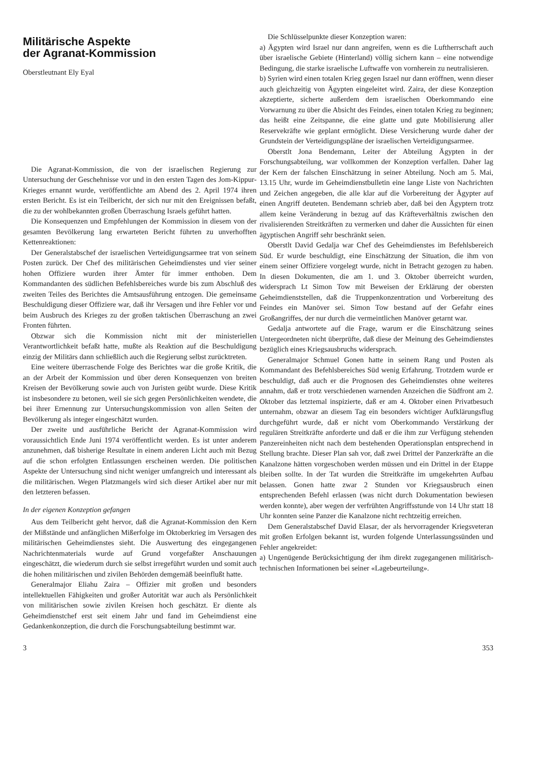Militärische Aspekte
der Agranat-Kommission
Oberstleutnant Ely Eyal
Die Agranat-Kommission, die von der israelischen Regierung zur Untersuchung der Geschehnisse vor und in den ersten Tagen des Jom-Kippur-Krieges ernannt wurde, veröffentlichte am Abend des 2. April 1974 ihren ersten Bericht. Es ist ein Teilbericht, der sich nur mit den Ereignissen befaßt, die zu der wohlbekannten großen Überraschung Israels geführt hatten.
Die Konsequenzen und Empfehlungen der Kommission in diesem von der gesamten Bevölkerung lang erwarteten Bericht führten zu unverhofften Kettenreaktionen:
Der Generalstabschef der israelischen Verteidigungsarmee trat von seinem Posten zurück. Der Chef des militärischen Geheimdienstes und vier seiner hohen Offiziere wurden ihrer Ämter für immer enthoben. Dem Kommandanten des südlichen Befehlsbereiches wurde bis zum Abschluß des zweiten Teiles des Berichtes die Amtsausführung entzogen. Die gemeinsame Beschuldigung dieser Offiziere war, daß ihr Versagen und ihre Fehler vor und beim Ausbruch des Krieges zu der großen taktischen Überraschung an zwei Fronten führten.
Obzwar sich die Kommission nicht mit der ministeriellen Verantwortlichkeit befaßt hatte, mußte als Reaktion auf die Beschuldigung einzig der Militärs dann schließlich auch die Regierung selbst zurücktreten.
Eine weitere überraschende Folge des Berichtes war die große Kritik, die an der Arbeit der Kommission und über deren Konsequenzen von breiten Kreisen der Bevölkerung sowie auch von Juristen geübt wurde. Diese Kritik ist insbesondere zu betonen, weil sie sich gegen Persönlichkeiten wendete, die bei ihrer Ernennung zur Untersuchungskommission von allen Seiten der Bevölkerung als integer eingeschätzt wurden.
Der zweite und ausführliche Bericht der Agranat-Kommission wird voraussichtlich Ende Juni 1974 veröffentlicht werden. Es ist unter anderem anzunehmen, daß bisherige Resultate in einem anderen Licht auch mit Bezug auf die schon erfolgten Entlassungen erscheinen werden. Die politischen Aspekte der Untersuchung sind nicht weniger umfangreich und interessant als die militärischen. Wegen Platzmangels wird sich dieser Artikel aber nur mit den letzteren befassen.
In der eigenen Konzeption gefangen
Aus dem Teilbericht geht hervor, daß die Agranat-Kommission den Kern der Mißstände und anfänglichen Mißerfolge im Oktoberkrieg im Versagen des militärischen Geheimdienstes sieht. Die Auswertung des eingegangenen Nachrichtenmaterials wurde auf Grund vorgefaßter Anschauungen eingeschätzt, die wiederum durch sie selbst irregeführt wurden und somit auch die hohen militärischen und zivilen Behörden demgemäß beeinflußt hatte.
Generalmajor Eliahu Zaira – Offizier mit großen und besonders intellektuellen Fähigkeiten und großer Autorität war auch als Persönlichkeit von militärischen sowie zivilen Kreisen hoch geschätzt. Er diente als Geheimdienstchef erst seit einem Jahr und fand im Geheimdienst eine Gedankenkonzeption, die durch die Forschungsabteilung bestimmt war.
Die Schlüsselpunkte dieser Konzeption waren:
a) Ägypten wird Israel nur dann angreifen, wenn es die Luftherrschaft auch über israelische Gebiete (Hinterland) völlig sichern kann – eine notwendige Bedingung, die starke israelische Luftwaffe von vornherein zu neutralisieren.
b) Syrien wird einen totalen Krieg gegen Israel nur dann eröffnen, wenn dieser auch gleichzeitig von Ägypten eingeleitet wird. Zaira, der diese Konzeption akzeptierte, sicherte außerdem dem israelischen Oberkommando eine Vorwarnung zu über die Absicht des Feindes, einen totalen Krieg zu beginnen; das heißt eine Zeitspanne, die eine glatte und gute Mobilisierung aller Reservekräfte wie geplant ermöglicht. Diese Versicherung wurde daher der Grundstein der Verteidigungspläne der israelischen Verteidigungsarmee.
Oberstlt Jona Bendemann, Leiter der Abteilung Ägypten in der Forschungsabteilung, war vollkommen der Konzeption verfallen. Daher lag der Kern der falschen Einschätzung in seiner Abteilung. Noch am 5. Mai, 13.15 Uhr, wurde im Geheimdienstbulletin eine lange Liste von Nachrichten und Zeichen angegeben, die alle klar auf die Vorbereitung der Ägypter auf einen Angriff deuteten. Bendemann schrieb aber, daß bei den Ägyptern trotz allem keine Veränderung in bezug auf das Kräfteverhältnis zwischen den rivalisierenden Streitkräften zu vermerken und daher die Aussichten für einen ägyptischen Angriff sehr beschränkt seien.
Oberstlt David Gedalja war Chef des Geheimdienstes im Befehlsbereich Süd. Er wurde beschuldigt, eine Einschätzung der Situation, die ihm von einem seiner Offiziere vorgelegt wurde, nicht in Betracht gezogen zu haben. In diesen Dokumenten, die am 1. und 3. Oktober überreicht wurden, widersprach Lt Simon Tow mit Beweisen der Erklärung der obersten Geheimdienststellen, daß die Truppenkonzentration und Vorbereitung des Feindes ein Manöver sei. Simon Tow bestand auf der Gefahr eines Großangriffes, der nur durch die vermeintlichen Manöver getarnt war.
Gedalja antwortete auf die Frage, warum er die Einschätzung seines Untergeordneten nicht überprüfte, daß diese der Meinung des Geheimdienstes bezüglich eines Kriegsausbruchs widersprach.
Generalmajor Schmuel Gonen hatte in seinem Rang und Posten als Kommandant des Befehlsbereiches Süd wenig Erfahrung. Trotzdem wurde er beschuldigt, daß auch er die Prognosen des Geheimdienstes ohne weiteres annahm, daß er trotz verschiedenen warnenden Anzeichen die Südfront am 2. Oktober das letztemal inspizierte, daß er am 4. Oktober einen Privatbesuch unternahm, obzwar an diesem Tag ein besonders wichtiger Aufklärungsflug durchgeführt wurde, daß er nicht vom Oberkommando Verstärkung der regulären Streitkräfte anforderte und daß er die ihm zur Verfügung stehenden Panzereinheiten nicht nach dem bestehenden Operationsplan entsprechend in Stellung brachte. Dieser Plan sah vor, daß zwei Drittel der Panzerkräfte an die Kanalzone hätten vorgeschoben werden müssen und ein Drittel in der Etappe bleiben sollte. In der Tat wurden die Streitkräfte im umgekehrten Aufbau belassen. Gonen hatte zwar 2 Stunden vor Kriegsausbruch einen entsprechenden Befehl erlassen (was nicht durch Dokumentation bewiesen werden konnte), aber wegen der verfrühten Angriffsstunde von 14 Uhr statt 18 Uhr konnten seine Panzer die Kanalzone nicht rechtzeitig erreichen.
Dem Generalstabschef David Elasar, der als hervorragender Kriegsveteran mit großen Erfolgen bekannt ist, wurden folgende Unterlassungssünden und Fehler angekreidet:
a) Ungenügende Berücksichtigung der ihm direkt zugegangenen militärisch-technischen Informationen bei seiner «Lagebeurteilung».
3 353